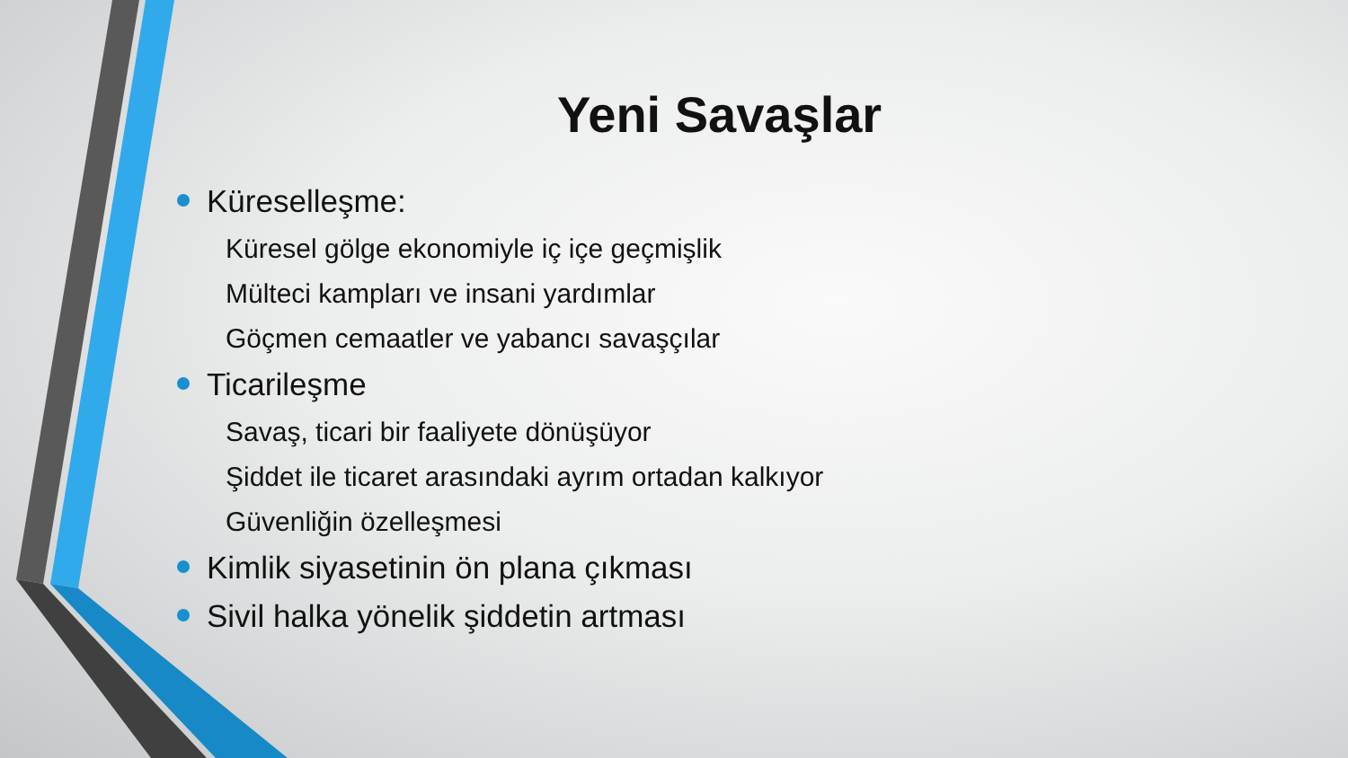Yeni Savaşlar
Küreselleşme:
Küresel gölge ekonomiyle iç içe geçmişlik
Mülteci kampları ve insani yardımlar
Göçmen cemaatler ve yabancı savaşçılar
Ticarileşme
Savaş, ticari bir faaliyete dönüşüyor
Şiddet ile ticaret arasındaki ayrım ortadan kalkıyor
Güvenliğin özelleşmesi
Kimlik siyasetinin ön plana çıkması
Sivil halka yönelik şiddetin artması